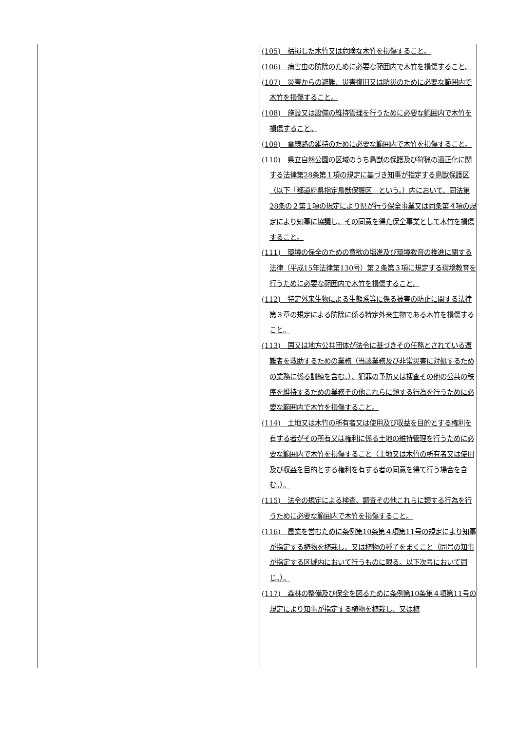| | (105) 枯損した木竹又は危険な木竹を損傷すること。 (106) 病害虫の防除のために必要な範囲内で木竹を損傷すること。 (107) 災害からの避難、災害復旧又は防災のために必要な範囲内で木竹を損傷すること。 (108) 施設又は設備の維持管理を行うために必要な範囲内で木竹を損傷すること。 (109) 電線路の維持のために必要な範囲内で木竹を損傷すること。 (110) 県立自然公園の区域のうち鳥獣の保護及び狩猟の適正化に関する法律第28条第１項の規定に基づき知事が指定する鳥獣保護区（以下「都道府県指定鳥獣保護区」という。）内において、同法第28条の２第１項の規定により県が行う保全事業又は同条第４項の規定により知事に協議し、その同意を得た保全事業として木竹を損傷すること。 (111) 環境の保全のための意欲の増進及び環境教育の推進に関する法律（平成15年法律第130号）第２条第３項に規定する環境教育を行うために必要な範囲内で木竹を損傷すること。 (112) 特定外来生物による生態系等に係る被害の防止に関する法律第３章の規定による防除に係る特定外来生物である木竹を損傷すること。 (113) 国又は地方公共団体が法令に基づきその任務とされている遭難者を救助するための業務（当該業務及び非常災害に対処するための業務に係る訓練を含む。）、犯罪の予防又は捜査その他の公共の秩序を維持するための業務その他これらに類する行為を行うために必要な範囲内で木竹を損傷すること。 (114) 土地又は木竹の所有者又は使用及び収益を目的とする権利を有する者がその所有又は権利に係る土地の維持管理を行うために必要な範囲内で木竹を損傷すること（土地又は木竹の所有者又は使用及び収益を目的とする権利を有する者の同意を得て行う場合を含む。）。 (115) 法令の規定による検査、調査その他これらに類する行為を行うために必要な範囲内で木竹を損傷すること。 (116) 農業を営むために条例第10条第４項第11号の規定により知事が指定する植物を植栽し、又は植物の種子をまくこと（同号の知事が指定する区域内において行うものに限る。以下次号において同じ。）。 (117) 森林の整備及び保全を図るために条例第10条第４項第11号の規定により知事が指定する植物を植栽し、又は植 |